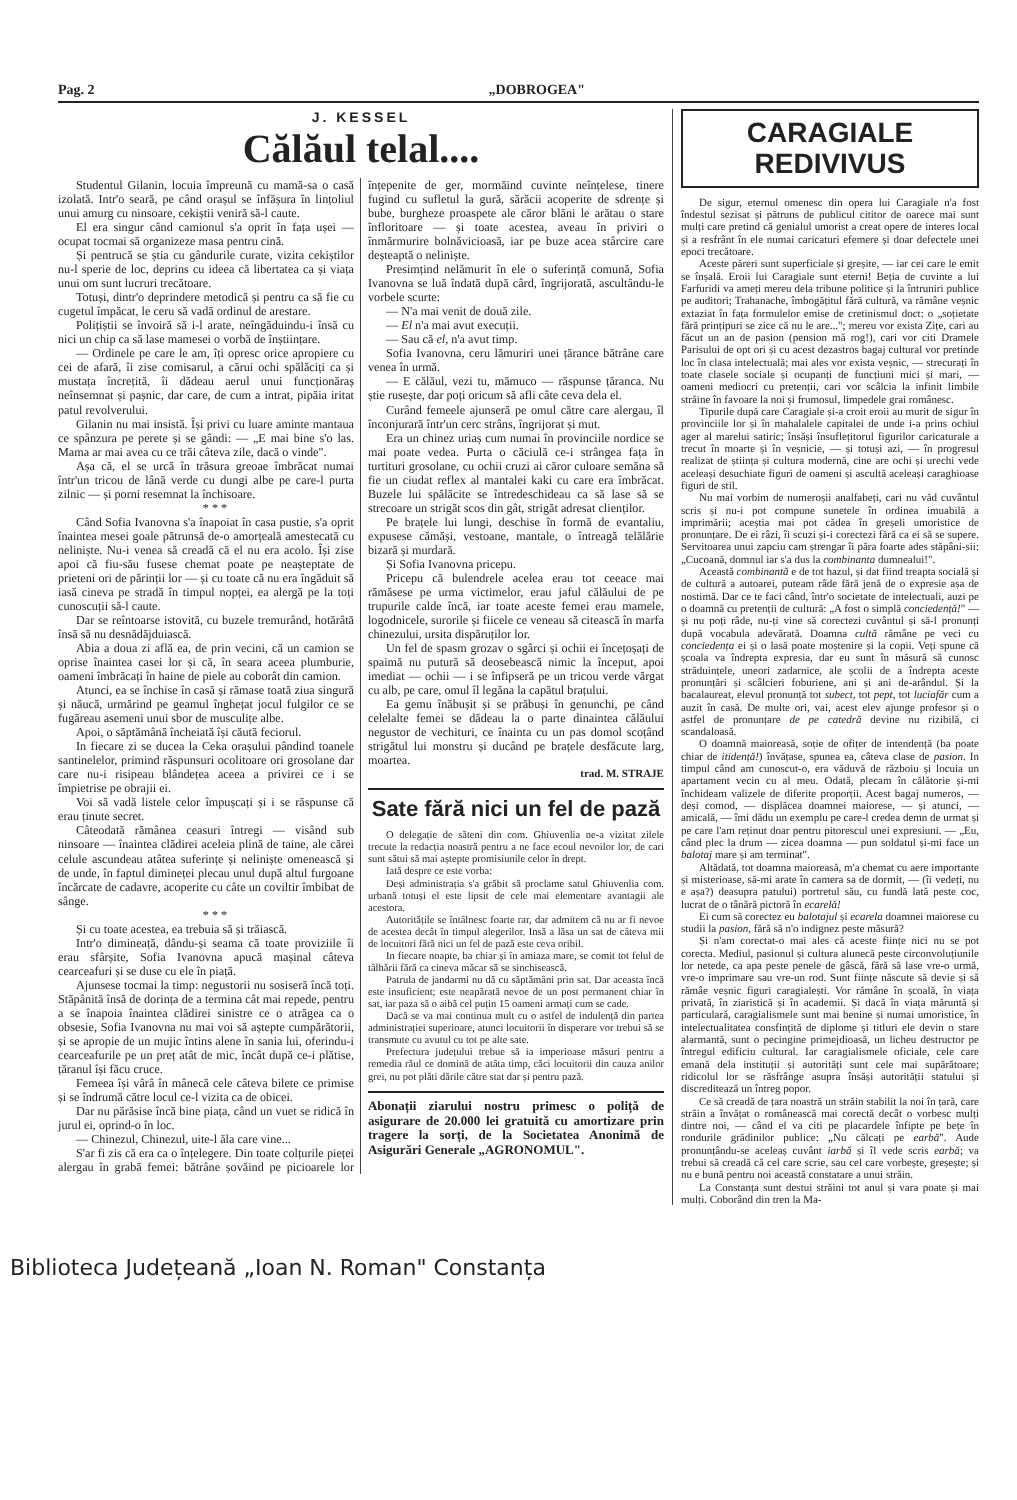Pag. 2 „DOBROGEA"
J. KESSEL
Călăul telal....
Studentul Gilanin, locuia împreună cu mamă-sa o casă izolată. Intr'o seară, pe când orașul se înfășura în lințoliul unui amurg cu ninsoare, cekiștii veniră să-l caute.
El era singur când camionul s'a oprit în fața ușei — ocupat tocmai să organizeze masa pentru cină.
Și pentrucă se știa cu gândurile curate, vizita cekiștilor nu-l sperie de loc, deprins cu ideea că libertatea ca și viața unui om sunt lucruri trecătoare.
Totuși, dintr'o deprindere metodică și pentru ca să fie cu cugetul împăcat, le ceru să vadă ordinul de arestare.
Polițiștii se învoiră să i-l arate, neîngăduindu-i însă cu nici un chip ca să lase mamesei o vorbă de înștiințare.
— Ordinele pe care le am, îți opresc orice apropiere cu cei de afară, îi zise comisarul, a cărui ochi spălăciți ca și mustața încrețită, îi dădeau aerul unui funcționăraș neînsemnat și pașnic, dar care, de cum a intrat, pipăia iritat patul revolverului.
Gilanin nu mai insistă. Își privi cu luare aminte mantaua ce spânzura pe perete și se gândi: — „E mai bine s'o las. Mama ar mai avea cu ce trăi câteva zile, dacă o vinde".
Așa că, el se urcă în trăsura greoae îmbrăcat numai într'un tricou de lână verde cu dungi albe pe care-l purta zilnic — și porni resemnat la închisoare.
* * *
Când Sofia Ivanovna s'a înapoiat în casa pustie, s'a oprit înaintea mesei goale pătrunsă de-o amorțeală amestecată cu neliniște. Nu-i venea să creadă că el nu era acolo. Își zise apoi că fiu-său fusese chemat poate pe neașteptate de prieteni ori de părinții lor — și cu toate că nu era îngăduit să iasă cineva pe stradă în timpul nopței, ea alergă pe la toți cunoscuții să-l caute.
Dar se reîntoarse istovită, cu buzele tremurând, hotărâtă însă să nu desnădăjduiască.
Abia a doua zi află ea, de prin vecini, că un camion se oprise înaintea casei lor și că, în seara aceea plumburie, oameni îmbrăcați în haine de piele au coborât din camion.
Atunci, ea se închise în casă și rămase toată ziua singură și năucă, urmărind pe geamul înghețat jocul fulgilor ce se fugăreau asemeni unui sbor de musculițe albe.
Apoi, o săptămână încheiată își căută feciorul.
In fiecare zi se ducea la Ceka orașului pândind toanele santinelelor, primind răspunsuri ocolitoare ori grosolane dar care nu-i risipeau blândețea aceea a privirei ce i se împietrise pe obrajii ei.
Voi să vadă listele celor împușcați și i se răspunse că erau ținute secret.
Câteodată rămânea ceasuri întregi — visând sub ninsoare — înaintea clădirei aceleia plină de taine, ale cărei celule ascundeau atâtea suferințe și neliniște omenească și de unde, în faptul dimineței plecau unul după altul furgoane încărcate de cadavre, acoperite cu câte un coviltir îmbibat de sânge.
* * *
Și cu toate acestea, ea trebuia să și trăiască.
Intr'o dimineață, dându-și seama că toate proviziile îi erau sfârșite, Sofia Ivanovna apucă mașinal câteva cearceafuri și se duse cu ele în piață.
Ajunsese tocmai la timp: negustorii nu sosiseră încă toți. Stăpânită însă de dorința de a termina cât mai repede, pentru a se înapoia înaintea clădirei sinistre ce o atrăgea ca o obsesie, Sofia Ivanovna nu mai voi să aștepte cumpărătorii, și se apropie de un mujic întins alene în sania lui, oferindu-i cearceafurile pe un preț atât de mic, încât după ce-i plătise, țăranul își făcu cruce.
Femeea își vârâ în mânecă cele câteva bilete ce primise și se îndrumă către locul ce-l vizita ca de obicei.
Dar nu părăsise încă bine piața, când un vuet se ridică în jurul ei, oprind-o în loc.
— Chinezul, Chinezul, uite-l ăla care vine...
S'ar fi zis că era ca o înțelegere. Din toate colțurile pieței alergau în grabă femei: bătrâne șovăind pe picioarele lor înțepenite de ger, mormăind cuvinte neînțelese, tinere fugind cu sufletul la gură, sărăcii acoperite de sdrențe și bube, burgheze proaspete ale căror blăni le arătau o stare înfloritoare — și toate acestea, aveau în priviri o înmărmurire bolnăvicioasă, iar pe buze acea stârcire care deșteaptă o neliniște.
Presimțind nelămurit în ele o suferință comună, Sofia Ivanovna se luă îndată după cârd, îngrijorată, ascultându-le vorbele scurte:
— N'a mai venit de două zile.
— El n'a mai avut execuții.
— Sau că el, n'a avut timp.
Sofia Ivanovna, ceru lămuriri unei țărance bătrâne care venea în urmă.
— E călăul, vezi tu, mămuco — răspunse țăranca. Nu știe rusește, dar poți oricum să afli câte ceva dela el.
Curând femeele ajunseră pe omul către care alergau, îl înconjurară într'un cerc strâns, îngrijorat și mut.
Era un chinez uriaș cum numai în provinciile nordice se mai poate vedea. Purta o căciulă ce-i strângea fața în turtituri grosolane, cu ochii cruzi ai căror culoare semăna să fie un ciudat reflex al mantalei kaki cu care era îmbrăcat. Buzele lui spălăcite se întredeschideau ca să lase să se strecoare un strigăt scos din gât, strigăt adresat clienților.
Pe brațele lui lungi, deschise în formă de evantaliu, expusese cămăși, vestoane, mantale, o întreagă telălărie bizară și murdară.
Și Sofia Ivanovna pricepu.
Pricepu că bulendrele acelea erau tot ceeace mai rămăsese pe urma victimelor, erau jaful călăului de pe trupurile calde încă, iar toate aceste femei erau mamele, logodnicele, surorile și fiicele ce veneau să citească în marfa chinezului, ursita dispăruților lor.
Un fel de spasm grozav o sgârci și ochii ei încețoșați de spaimă nu putură să deosebească nimic la început, apoi imediat — ochii — i se înfipseră pe un tricou verde vărgat cu alb, pe care, omul îl legăna la capătul brațului.
Ea gemu înăbușit și se prăbuși în genunchi, pe când celelalte femei se dădeau la o parte dinaintea călăului negustor de vechituri, ce înainta cu un pas domol scoțând strigătul lui monstru și ducând pe brațele desfăcute larg, moartea.
trad. M. STRAJE
Sate fără nici un fel de pază
O delegație de săteni din com. Ghiuvenlia ne-a vizitat zilele trecute la redacția noastră pentru a ne face ecoul nevoilor lor, de cari sunt sătui să mai aștepte promisiunile celor în drept.
Iată despre ce este vorba:
Deși administrația s'a grăbit să proclame satul Ghiuvenlia com. urbană totuși el este lipsit de cele mai elementare avantagii ale acestora.
Autoritățile se întâlnesc foarte rar, dar admitem că nu ar fi nevoe de acestea decât în timpul alegerilor. Insă a lăsa un sat de câteva mii de locuitori fără nici un fel de pază este ceva oribil.
In fiecare noapte, ba chiar și în amiaza mare, se comit tot felul de tâlhării fără ca cineva măcar să se sinchisească.
Patrula de jandarmi nu dă cu săptămâni prin sat. Dar aceasta încă este insuficient; este neapărată nevoe de un post permanent chiar în sat, iar paza să o aibă cel puțin 15 oameni armați cum se cade.
Dacă se va mai continua mult cu o astfel de indulență din partea administrației superioare, atunci locuitorii în disperare vor trebui să se transmute cu avutul cu tot pe alte sate.
Prefectura județului trebue să ia imperioase măsuri pentru a remedia răul ce domină de atâta timp, căci locuitorii din cauza anilor grei, nu pot plăti dările către stat dar și pentru pază.
Abonații ziarului nostru primesc o poliță de asigurare de 20.000 lei gratuită cu amortizare prin tragere la sorți, de la Societatea Anonimă de Asigurări Generale „AGRONOMUL".
CARAGIALE REDIVIVUS
De sigur, eternul omenesc din opera lui Caragiale n'a fost îndestul sezisat și pătruns de publicul cititor de oarece mai sunt mulți care pretind că genialul umorist a creat opere de interes local și a resfrânt în ele numai caricaturi efemere și doar defectele unei epoci trecătoare.
Aceste păreri sunt superficiale și greșite, — iar cei care le emit se înșală. Eroii lui Caragiale sunt eterni! Bețiа de cuvinte a lui Farfuridi va ameți mereu dela tribune politice și la întruniri publice pe auditori; Trahanache, îmbogățitul fără cultură, va rămâne veșnic extaziat în fața formulelor emise de cretinismul doct: o „soțietate fără prințipuri se zice că nu le are..."; mereu vor exista Zițe, cari au făcut un an de pasion (pension mă rog!), cari vor citi Dramele Parisului de opt ori și cu acest dezastros bagaj cultural vor pretinde loc în clasa intelectuală; mai ales vor exista veșnic, — strecurați în toate clasele sociale și ocupanți de funcțiuni mici și mari, — oameni mediocri cu pretenții, cari vor scâlcia la infinit limbile străine în favoare la noi și frumosul, limpedele grai românesc.
Tipurile după care Caragiale și-a croit eroii au murit de sigur în provinciile lor și în mahalalele capitalei de unde i-a prins ochiul ager al marelui satiric; însăși însuflețitorul figurilor caricaturale a trecut în moarte și în veșnicie, — și totuși azi, — în progresul realizat de știința și cultura modernă, cine are ochi și urechi vede aceleași desuchiate figuri de oameni și ascultă aceleași caraghioase figuri de stil.
Nu mai vorbim de numeroșii analfabeți, cari nu văd cuvântul scris și nu-i pot compune sunetele în ordinea imuabilă a imprimării; aceștia mai pot cădea în greșeli umoristice de pronunțare. De ei râzi, îi scuzi și-i corectezi fără ca ei să se supere. Servitoarea unui zapciu cam ștrengar îi păra foarte ades stăpâni-sii: „Cucoană, domnul iar s'a dus la combinanta dumnealui!".
Această combinantă e de tot hazul, și dat fiind treapta socială și de cultură a autoarei, puteam râde fără jenă de o expresie așa de nostimă. Dar ce te faci când, într'o societate de intelectuali, auzi pe o doamnă cu pretenții de cultură: „A fost o simplă conciedență!" — și nu poți râde, nu-ți vine să corectezi cuvântul și să-l pronunți după vocabula adevărată. Doamna cultă rămâne pe veci cu conciedența ei și o lasă poate moștenire și la copii. Veți spune că școala va îndrepta expresia, dar eu sunt în măsură să cunosc străduințele, uneori zadarnice, ale școlii de a îndrepta aceste pronunțări și scâlcieri foburiene, ani și ani de-arândul. Și la bacalaureat, elevul pronunță tot subect, tot pept, tot luciafăr cum a auzit în casă. De multe ori, vai, acest elev ajunge profesor și o astfel de pronunțare de pe catedră devine nu rizibilă, ci scandaloasă.
O doamnă maioreasă, soție de ofițer de intendență (ba poate chiar de itidență!) învățase, spunea ea, câteva clase de pasion. In timpul când am cunoscut-o, era văduvă de războiu și locuia un apartament vecin cu al meu. Odată, plecam în călătorie și-mi închideam valizele de diferite proporții. Acest bagaj numeros, — deși comod, — displăcea doamnei maiorese, — și atunci, — amicală, — îmi dădu un exemplu pe care-l credea demn de urmat și pe care l'am reținut doar pentru pitorescul unei expresiuni. — „Eu, când plec la drum — zicea doamna — pun soldatul și-mi face un balotaj mare și am terminat".
Altădată, tot doamna maioreasă, m'a chemat cu aere importante și misterioase, să-mi arate în camera sa de dormit, — (îi vedeți, nu e așa?) deasupra patului) portretul său, cu fundă lată peste coc, lucrat de o tânără pictoră în ecarelă!
Ei cum să corectez eu balotajul și ecarela doamnei maiorese cu studii la pasion, fără să n'o indignez peste măsură?
Și n'am corectat-o mai ales că aceste ființe nici nu se pot corecta. Mediul, pasionul și cultura alunecă peste circonvoluțiunile lor netede, ca apa peste penele de gâscă, fără să lase vre-o urmă, vre-o imprimare sau vre-un rod. Sunt ființe născute să devie și să rămâe veșnic figuri caragialești. Vor rămâne în școală, în viața privată, în ziaristică și în academii. Și dacă în viața măruntă și particulară, caragialismele sunt mai benine și numai umoristice, în intelectualitatea consfințită de diplome și titluri ele devin o stare alarmantă, sunt o pecingine primejdioasă, un licheu destructor pe întregul edificiu cultural. Iar caragialismele oficiale, cele care emană dela instituții și autorități sunt cele mai supărătoare; ridicolul lor se răsfrânge asupra însăși autorității statului și discreditează un întreg popor.
Ce să creadă de țara noastră un străin stabilit la noi în țară, care străin a învățat o românească mai corectă decât o vorbesc mulți dintre noi, — când el va citi pe placardele înfipte pe bețe în rondurile grădinilor publice: „Nu călcați pe earbă". Aude pronunțându-se aceleaș cuvânt iarbă și îl vede scris earbă; va trebui să creadă că cel care scrie, sau cel care vorbește, greșește; și nu e bună pentru noi această constatare a unui străin.
La Constanța sunt destui străini tot anul și vara poate și mai mulți. Coborând din tren la Ma-
Biblioteca Județeană „Ioan N. Roman" Constanța